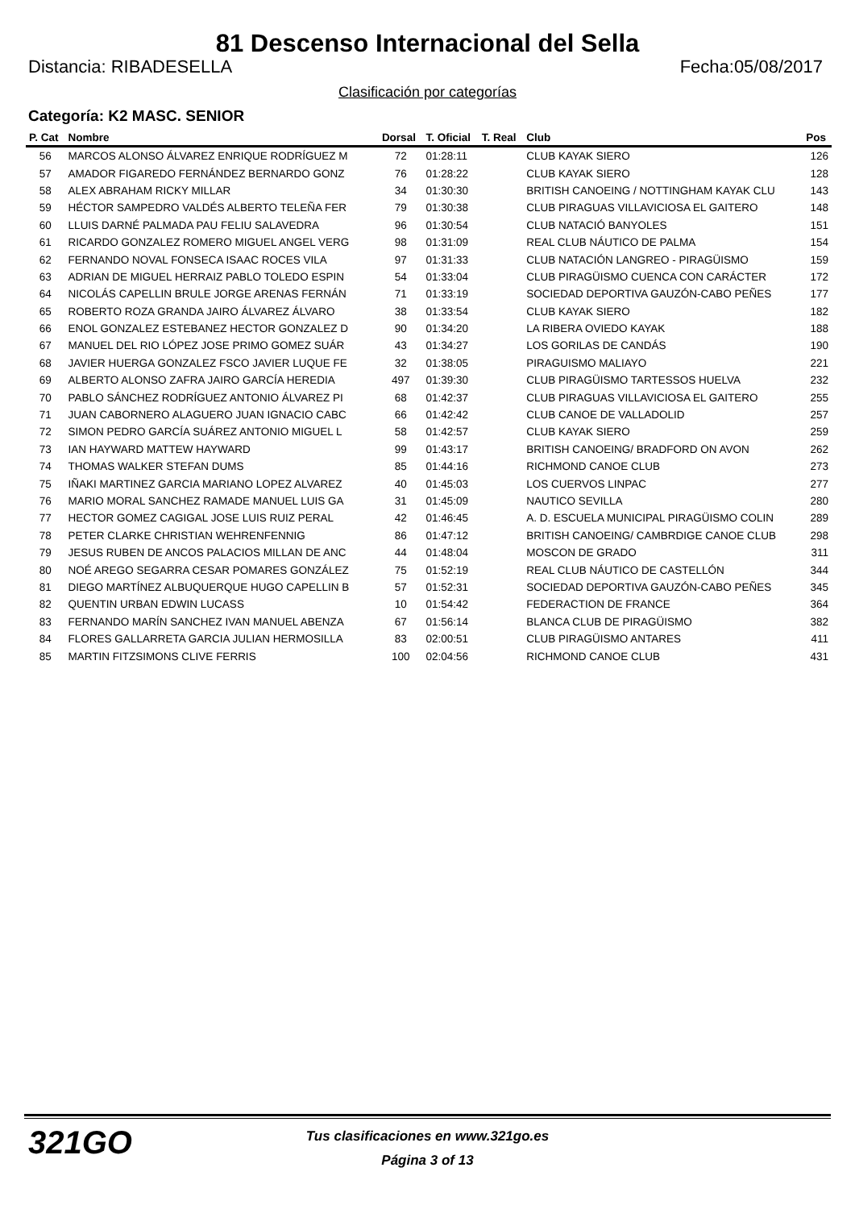81 Descenso Internacional del Sella
Distancia: RIBADESELLA Fecha:05/08/2017
Clasificación por categorías
Categoría: K2 MASC. SENIOR
| P. Cat | Nombre | Dorsal | T. Oficial | T. Real | Club | Pos |
| --- | --- | --- | --- | --- | --- | --- |
| 56 | MARCOS ALONSO ÁLVAREZ ENRIQUE RODRÍGUEZ M | 72 | 01:28:11 | | CLUB KAYAK SIERO | 126 |
| 57 | AMADOR FIGAREDO FERNÁNDEZ BERNARDO GONZ | 76 | 01:28:22 | | CLUB KAYAK SIERO | 128 |
| 58 | ALEX ABRAHAM RICKY MILLAR | 34 | 01:30:30 | | BRITISH CANOEING / NOTTINGHAM KAYAK CLU | 143 |
| 59 | HÉCTOR SAMPEDRO VALDÉS ALBERTO TELEÑA FER | 79 | 01:30:38 | | CLUB PIRAGUAS VILLAVICIOSA EL GAITERO | 148 |
| 60 | LLUIS DARNÉ PALMADA PAU FELIU SALAVEDRA | 96 | 01:30:54 | | CLUB NATACIÓ BANYOLES | 151 |
| 61 | RICARDO GONZALEZ ROMERO MIGUEL ANGEL VERG | 98 | 01:31:09 | | REAL CLUB NÁUTICO DE PALMA | 154 |
| 62 | FERNANDO NOVAL FONSECA ISAAC ROCES VILA | 97 | 01:31:33 | | CLUB NATACIÓN LANGREO - PIRAGÜISMO | 159 |
| 63 | ADRIAN DE MIGUEL HERRAIZ PABLO TOLEDO ESPIN | 54 | 01:33:04 | | CLUB PIRAGÜISMO CUENCA CON CARÁCTER | 172 |
| 64 | NICOLÁS CAPELLIN BRULE JORGE ARENAS FERNÁN | 71 | 01:33:19 | | SOCIEDAD DEPORTIVA GAUZÓN-CABO PEÑES | 177 |
| 65 | ROBERTO ROZA GRANDA JAIRO ÁLVAREZ ÁLVARO | 38 | 01:33:54 | | CLUB KAYAK SIERO | 182 |
| 66 | ENOL GONZALEZ ESTEBANEZ HECTOR GONZALEZ D | 90 | 01:34:20 | | LA RIBERA OVIEDO KAYAK | 188 |
| 67 | MANUEL DEL RIO LÓPEZ JOSE PRIMO GOMEZ SUÁR | 43 | 01:34:27 | | LOS GORILAS DE CANDÁS | 190 |
| 68 | JAVIER HUERGA GONZALEZ FSCO JAVIER LUQUE FE | 32 | 01:38:05 | | PIRAGUISMO MALIAYO | 221 |
| 69 | ALBERTO ALONSO ZAFRA JAIRO GARCÍA HEREDIA | 497 | 01:39:30 | | CLUB PIRAGÜISMO TARTESSOS HUELVA | 232 |
| 70 | PABLO SÁNCHEZ RODRÍGUEZ ANTONIO ÁLVAREZ PI | 68 | 01:42:37 | | CLUB PIRAGUAS VILLAVICIOSA EL GAITERO | 255 |
| 71 | JUAN CABORNERO ALAGUERO JUAN IGNACIO CABC | 66 | 01:42:42 | | CLUB CANOE DE VALLADOLID | 257 |
| 72 | SIMON PEDRO GARCÍA SUÁREZ ANTONIO MIGUEL L | 58 | 01:42:57 | | CLUB KAYAK SIERO | 259 |
| 73 | IAN HAYWARD MATTEW HAYWARD | 99 | 01:43:17 | | BRITISH CANOEING/ BRADFORD ON AVON | 262 |
| 74 | THOMAS WALKER STEFAN DUMS | 85 | 01:44:16 | | RICHMOND CANOE CLUB | 273 |
| 75 | IÑAKI MARTINEZ GARCIA MARIANO LOPEZ ALVAREZ | 40 | 01:45:03 | | LOS CUERVOS LINPAC | 277 |
| 76 | MARIO MORAL SANCHEZ RAMADE MANUEL LUIS GA | 31 | 01:45:09 | | NAUTICO SEVILLA | 280 |
| 77 | HECTOR GOMEZ CAGIGAL JOSE LUIS RUIZ PERAL | 42 | 01:46:45 | | A. D. ESCUELA MUNICIPAL PIRAGÜISMO COLIN | 289 |
| 78 | PETER CLARKE CHRISTIAN WEHRENFENNIG | 86 | 01:47:12 | | BRITISH CANOEING/ CAMBRDIGE CANOE CLUB | 298 |
| 79 | JESUS RUBEN DE ANCOS PALACIOS MILLAN DE ANC | 44 | 01:48:04 | | MOSCON DE GRADO | 311 |
| 80 | NOÉ AREGO SEGARRA CESAR POMARES GONZÁLEZ | 75 | 01:52:19 | | REAL CLUB NÁUTICO DE CASTELLÓN | 344 |
| 81 | DIEGO MARTÍNEZ ALBUQUERQUE HUGO CAPELLIN B | 57 | 01:52:31 | | SOCIEDAD DEPORTIVA GAUZÓN-CABO PEÑES | 345 |
| 82 | QUENTIN URBAN EDWIN LUCASS | 10 | 01:54:42 | | FEDERACTION DE FRANCE | 364 |
| 83 | FERNANDO MARÍN SANCHEZ IVAN MANUEL ABENZA | 67 | 01:56:14 | | BLANCA CLUB DE PIRAGÜISMO | 382 |
| 84 | FLORES GALLARRETA GARCIA JULIAN HERMOSILLA | 83 | 02:00:51 | | CLUB PIRAGÜISMO ANTARES | 411 |
| 85 | MARTIN FITZSIMONS CLIVE FERRIS | 100 | 02:04:56 | | RICHMOND CANOE CLUB | 431 |
321GO
Tus clasificaciones en www.321go.es
Página 3 of 13